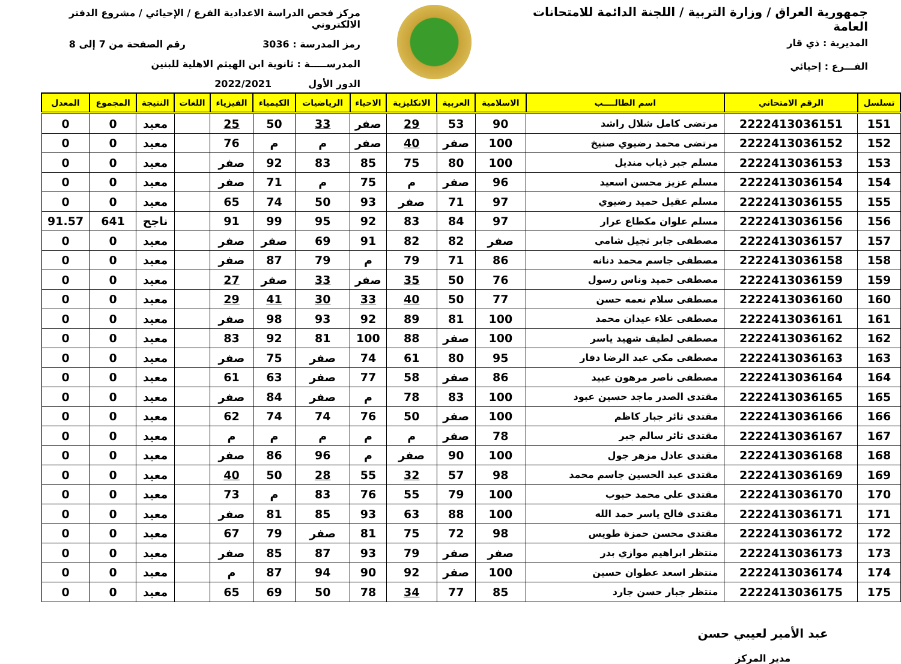جمهورية العراق / وزارة التربية / اللجنة الدائمة للامتحانات العامة
المديرية : ذي قار
الفـــرع : إحيائي
مركز فحص الدراسة الاعدادية الفرع / الإحيائي / مشروع الدفتر الالكتروني
رمز المدرسة : 3036 رقم الصفحة من 7 إلى 8
المدرســـــة : ثانوية ابن الهيثم الاهلية للبنين
الدور الأول 2022/2021
| تسلسل | الرقم الامتحاني | اسم الطالــــب | الاسلامية | العربية | الانكليزية | الاحياء | الرياضيات | الكيمياء | الفيزياء | اللغات | النتيجة | المجموع | المعدل |
| --- | --- | --- | --- | --- | --- | --- | --- | --- | --- | --- | --- | --- | --- |
| 151 | 2222413036151 | مرتضى كامل شلال راشد | 90 | 53 | 29 | صفر | 33 | 50 | 25 | | معيد | 0 | 0 |
| 152 | 2222413036152 | مرتضى محمد رضيوي صنيخ | 100 | صفر | 40 | صفر | م | م | 76 | | معيد | 0 | 0 |
| 153 | 2222413036153 | مسلم جبر ذياب منديل | 100 | 80 | 75 | 85 | 83 | 92 | صفر | | معيد | 0 | 0 |
| 154 | 2222413036154 | مسلم عزيز محسن اسعيد | 96 | صفر | م | 75 | م | 71 | صفر | | معيد | 0 | 0 |
| 155 | 2222413036155 | مسلم عقيل حميد رضيوي | 97 | 71 | صفر | 93 | 50 | 74 | 65 | | معيد | 0 | 0 |
| 156 | 2222413036156 | مسلم علوان مكطاع عرار | 97 | 84 | 83 | 92 | 95 | 99 | 91 | | ناجح | 641 | 91.57 |
| 157 | 2222413036157 | مصطفى جابر ثجيل شامي | صفر | 82 | 82 | 91 | 69 | صفر | صفر | | معيد | 0 | 0 |
| 158 | 2222413036158 | مصطفى جاسم محمد دنانه | 86 | 71 | 79 | م | 79 | 87 | صفر | | معيد | 0 | 0 |
| 159 | 2222413036159 | مصطفى حميد وناس رسول | 76 | 50 | 35 | صفر | 33 | صفر | 27 | | معيد | 0 | 0 |
| 160 | 2222413036160 | مصطفى سلام نعمه حسن | 77 | 50 | 40 | 33 | 30 | 41 | 29 | | معيد | 0 | 0 |
| 161 | 2222413036161 | مصطفى علاء عيدان محمد | 100 | 81 | 89 | 92 | 93 | 98 | صفر | | معيد | 0 | 0 |
| 162 | 2222413036162 | مصطفى لطيف شهيد ياسر | 100 | صفر | 88 | 100 | 81 | 92 | 83 | | معيد | 0 | 0 |
| 163 | 2222413036163 | مصطفى مكي عبد الرضا دفار | 95 | 80 | 61 | 74 | صفر | 75 | صفر | | معيد | 0 | 0 |
| 164 | 2222413036164 | مصطفى ناصر مرهون عبيد | 86 | صفر | 58 | 77 | صفر | 63 | 61 | | معيد | 0 | 0 |
| 165 | 2222413036165 | مقتدى الصدر ماجد حسين عبود | 100 | 83 | 78 | م | صفر | 84 | صفر | | معيد | 0 | 0 |
| 166 | 2222413036166 | مقتدى ثائر جبار كاظم | 100 | صفر | 50 | 76 | 74 | 74 | 62 | | معيد | 0 | 0 |
| 167 | 2222413036167 | مقتدى ثائر سالم جبر | 78 | صفر | م | م | م | م | م | | معيد | 0 | 0 |
| 168 | 2222413036168 | مقتدى عادل مزهر جول | 100 | 90 | صفر | م | 96 | 86 | صفر | | معيد | 0 | 0 |
| 169 | 2222413036169 | مقتدى عبد الحسين جاسم محمد | 98 | 57 | 32 | 55 | 28 | 50 | 40 | | معيد | 0 | 0 |
| 170 | 2222413036170 | مقتدى علي محمد حبوب | 100 | 79 | 55 | 76 | 83 | م | 73 | | معيد | 0 | 0 |
| 171 | 2222413036171 | مقتدى فالح ياسر حمد الله | 100 | 88 | 63 | 93 | 85 | 81 | صفر | | معيد | 0 | 0 |
| 172 | 2222413036172 | مقتدى محسن حمزة طويس | 98 | 72 | 75 | 81 | صفر | 79 | 67 | | معيد | 0 | 0 |
| 173 | 2222413036173 | منتظر ابراهيم موازي بدر | صفر | صفر | 79 | 93 | 87 | 85 | صفر | | معيد | 0 | 0 |
| 174 | 2222413036174 | منتظر اسعد عطوان حسين | 100 | صفر | 92 | 90 | 94 | 87 | م | | معيد | 0 | 0 |
| 175 | 2222413036175 | منتظر جبار حسن جارد | 85 | 77 | 34 | 78 | 50 | 69 | 65 | | معيد | 0 | 0 |
عبد الأمير لعيبي حسن
مدير المركز